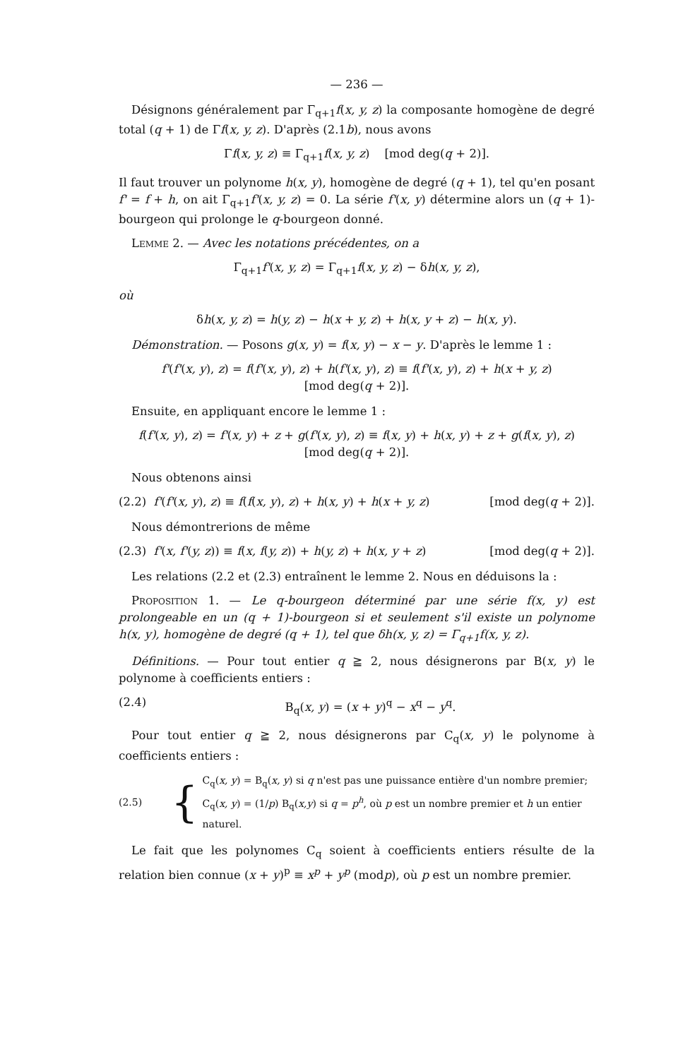— 236 —
Désignons généralement par Γ<sub>q+1</sub>f(x, y, z) la composante homogène de degré total (q + 1) de Γf(x, y, z). D'après (2.1b), nous avons
Γf(x, y, z) ≡ Γ<sub>q+1</sub>f(x, y, z) [mod deg(q + 2)].
Il faut trouver un polynome h(x, y), homogène de degré (q + 1), tel qu'en posant f' = f + h, on ait Γ<sub>q+1</sub>f'(x, y, z) = 0. La série f'(x, y) détermine alors un (q + 1)-bourgeon qui prolonge le q-bourgeon donné.
Lemme 2. — Avec les notations précédentes, on a
Γ<sub>q+1</sub>f'(x, y, z) = Γ<sub>q+1</sub>f(x, y, z) − δh(x, y, z),
où
δh(x, y, z) = h(y, z) − h(x + y, z) + h(x, y + z) − h(x, y).
Démonstration. — Posons g(x, y) = f(x, y) − x − y. D'après le lemme 1 :
f'(f'(x, y), z) = f(f'(x, y), z) + h(f'(x, y), z) ≡ f(f'(x, y), z) + h(x + y, z)
[mod deg(q + 2)].
Ensuite, en appliquant encore le lemme 1 :
f(f'(x, y), z) = f'(x, y) + z + g(f'(x, y), z) ≡ f(x, y) + h(x, y) + z + g(f(x, y), z)
[mod deg(q + 2)].
Nous obtenons ainsi
(2.2) f'(f'(x, y), z) ≡ f(f(x, y), z) + h(x, y) + h(x + y, z) [mod deg(q + 2)].
Nous démontrerions de même
(2.3) f'(x, f'(y, z)) ≡ f(x, f(y, z)) + h(y, z) + h(x, y + z) [mod deg(q + 2)].
Les relations (2.2 et (2.3) entraînent le lemme 2. Nous en déduisons la :
Proposition 1. — Le q-bourgeon déterminé par une série f(x, y) est prolongeable en un (q + 1)-bourgeon si et seulement s'il existe un polynome h(x, y), homogène de degré (q + 1), tel que δh(x, y, z) = Γ<sub>q+1</sub>f(x, y, z).
Définitions. — Pour tout entier q ≧ 2, nous désignerons par B(x, y) le polynome à coefficients entiers :
(2.4) B<sub>q</sub>(x, y) = (x + y)<sup>q</sup> − x<sup>q</sup> − y<sup>q</sup>.
Pour tout entier q ≧ 2, nous désignerons par C<sub>q</sub>(x, y) le polynome à coefficients entiers :
(2.5) {
C<sub>q</sub>(x, y) = B<sub>q</sub>(x, y) si q n'est pas une puissance entière d'un nombre premier;
C<sub>q</sub>(x, y) = (1/p) B<sub>q</sub>(x,y) si q = p<sup>h</sup>, où p est un nombre premier et h un entier naturel.
Le fait que les polynomes C<sub>q</sub> soient à coefficients entiers résulte de la relation bien connue (x + y)<sup>p</sup> ≡ x<sup>p</sup> + y<sup>p</sup> (modp), où p est un nombre premier.